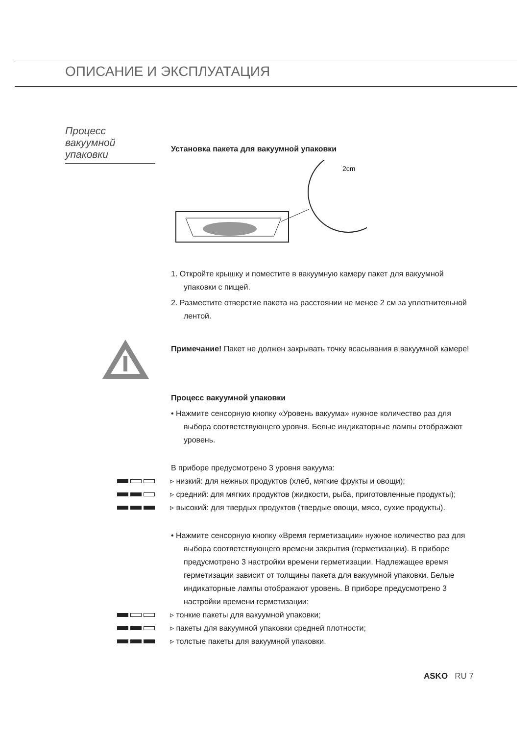ОПИСАНИЕ И ЭКСПЛУАТАЦИЯ
Процесс вакуумной упаковки
Установка пакета для вакуумной упаковки
2cm
1. Откройте крышку и поместите в вакуумную камеру пакет для вакуумной упаковки с пищей.
2. Разместите отверстие пакета на расстоянии не менее 2 см за уплотнительной лентой.
Примечание! Пакет не должен закрывать точку всасывания в вакуумной камере!
Процесс вакуумной упаковки
• Нажмите сенсорную кнопку «Уровень вакуума» нужное количество раз для выбора соответствующего уровня. Белые индикаторные лампы отображают уровень.
В приборе предусмотрено 3 уровня вакуума:
▹ низкий: для нежных продуктов (хлеб, мягкие фрукты и овощи);
▹ средний: для мягких продуктов (жидкости, рыба, приготовленные продукты);
▹ высокий: для твердых продуктов (твердые овощи, мясо, сухие продукты).
• Нажмите сенсорную кнопку «Время герметизации» нужное количество раз для выбора соответствующего времени закрытия (герметизации). В приборе предусмотрено 3 настройки времени герметизации. Надлежащее время герметизации зависит от толщины пакета для вакуумной упаковки. Белые индикаторные лампы отображают уровень. В приборе предусмотрено 3 настройки времени герметизации:
▹ тонкие пакеты для вакуумной упаковки;
▹ пакеты для вакуумной упаковки средней плотности;
▹ толстые пакеты для вакуумной упаковки.
ASKO RU 7